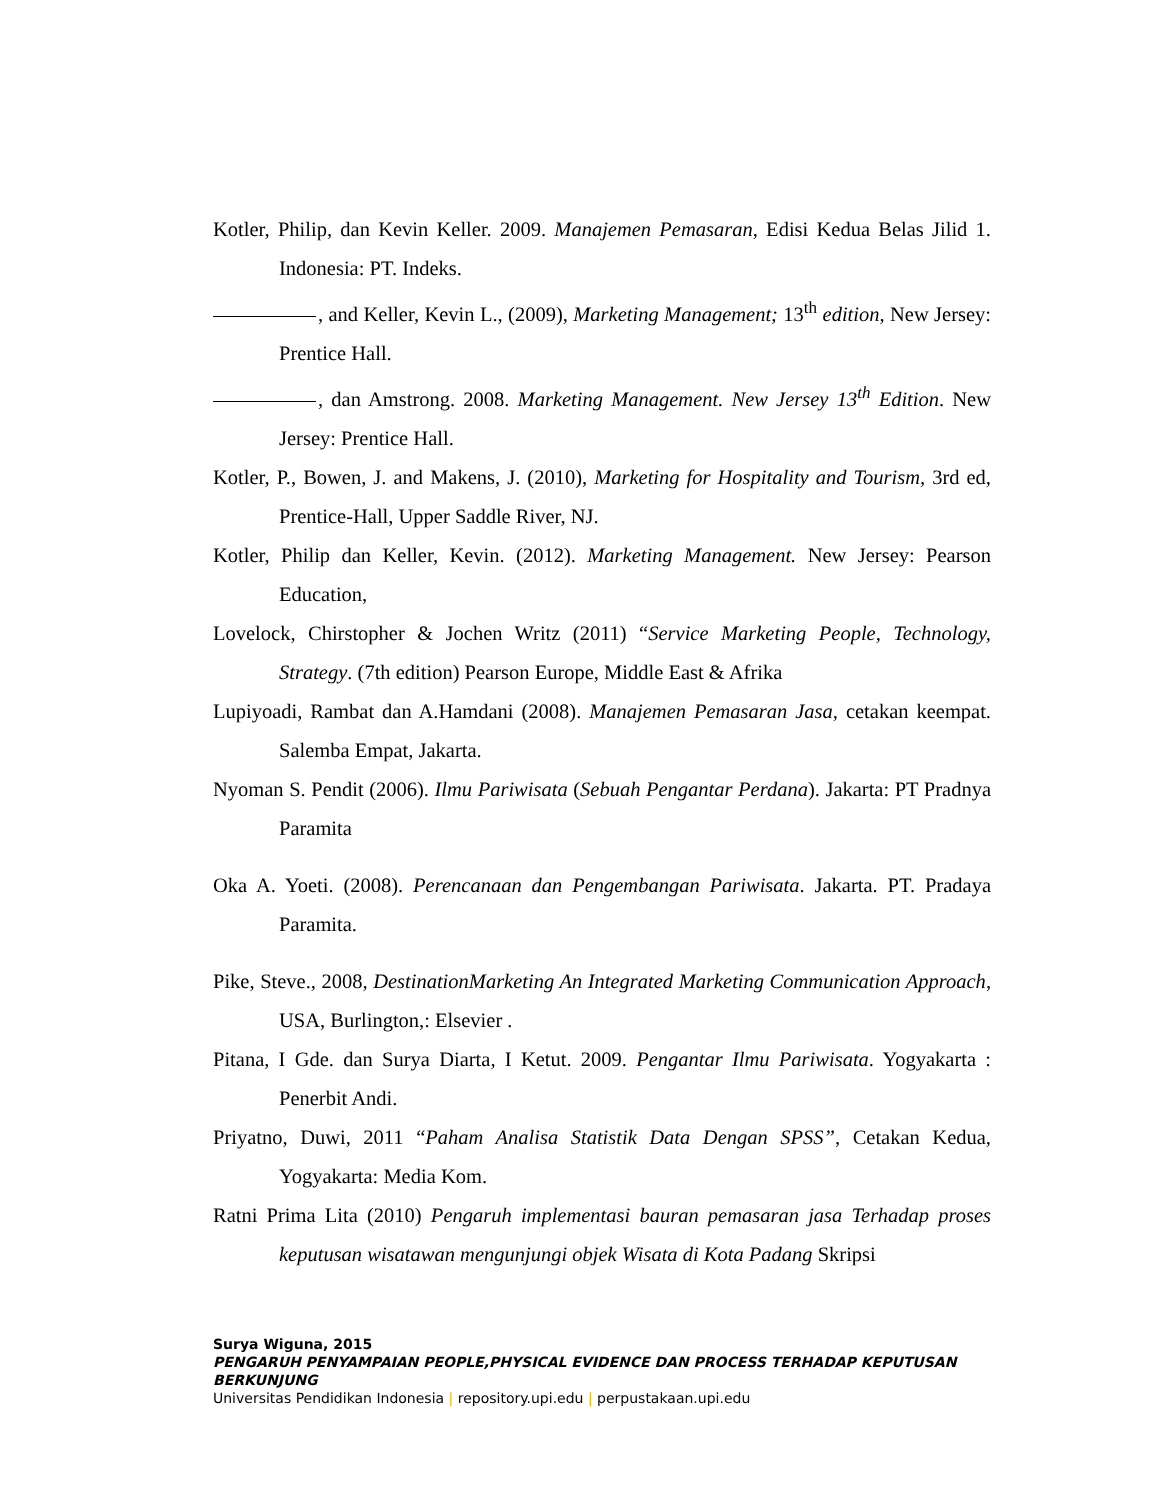Kotler, Philip, dan Kevin Keller. 2009. Manajemen Pemasaran, Edisi Kedua Belas Jilid 1. Indonesia: PT. Indeks.
, and Keller, Kevin L., (2009), Marketing Management; 13<sup>th</sup> edition, New Jersey: Prentice Hall.
, dan Amstrong. 2008. Marketing Management. New Jersey 13<sup>th</sup> Edition. New Jersey: Prentice Hall.
Kotler, P., Bowen, J. and Makens, J. (2010), Marketing for Hospitality and Tourism, 3rd ed, Prentice-Hall, Upper Saddle River, NJ.
Kotler, Philip dan Keller, Kevin. (2012). Marketing Management. New Jersey: Pearson Education,
Lovelock, Chirstopher & Jochen Writz (2011) “Service Marketing People, Technology, Strategy. (7th edition) Pearson Europe, Middle East & Afrika
Lupiyoadi, Rambat dan A.Hamdani (2008). Manajemen Pemasaran Jasa, cetakan keempat. Salemba Empat, Jakarta.
Nyoman S. Pendit (2006). Ilmu Pariwisata (Sebuah Pengantar Perdana). Jakarta: PT Pradnya Paramita
Oka A. Yoeti. (2008). Perencanaan dan Pengembangan Pariwisata. Jakarta. PT. Pradaya Paramita.
Pike, Steve., 2008, DestinationMarketing An Integrated Marketing Communication Approach, USA, Burlington,: Elsevier .
Pitana, I Gde. dan Surya Diarta, I Ketut. 2009. Pengantar Ilmu Pariwisata. Yogyakarta : Penerbit Andi.
Priyatno, Duwi, 2011 “Paham Analisa Statistik Data Dengan SPSS”, Cetakan Kedua, Yogyakarta: Media Kom.
Ratni Prima Lita (2010) Pengaruh implementasi bauran pemasaran jasa Terhadap proses keputusan wisatawan mengunjungi objek Wisata di Kota Padang Skripsi
Surya Wiguna, 2015
PENGARUH PENYAMPAIAN PEOPLE,PHYSICAL EVIDENCE DAN PROCESS TERHADAP KEPUTUSAN BERKUNJUNG
Universitas Pendidikan Indonesia | repository.upi.edu | perpustakaan.upi.edu